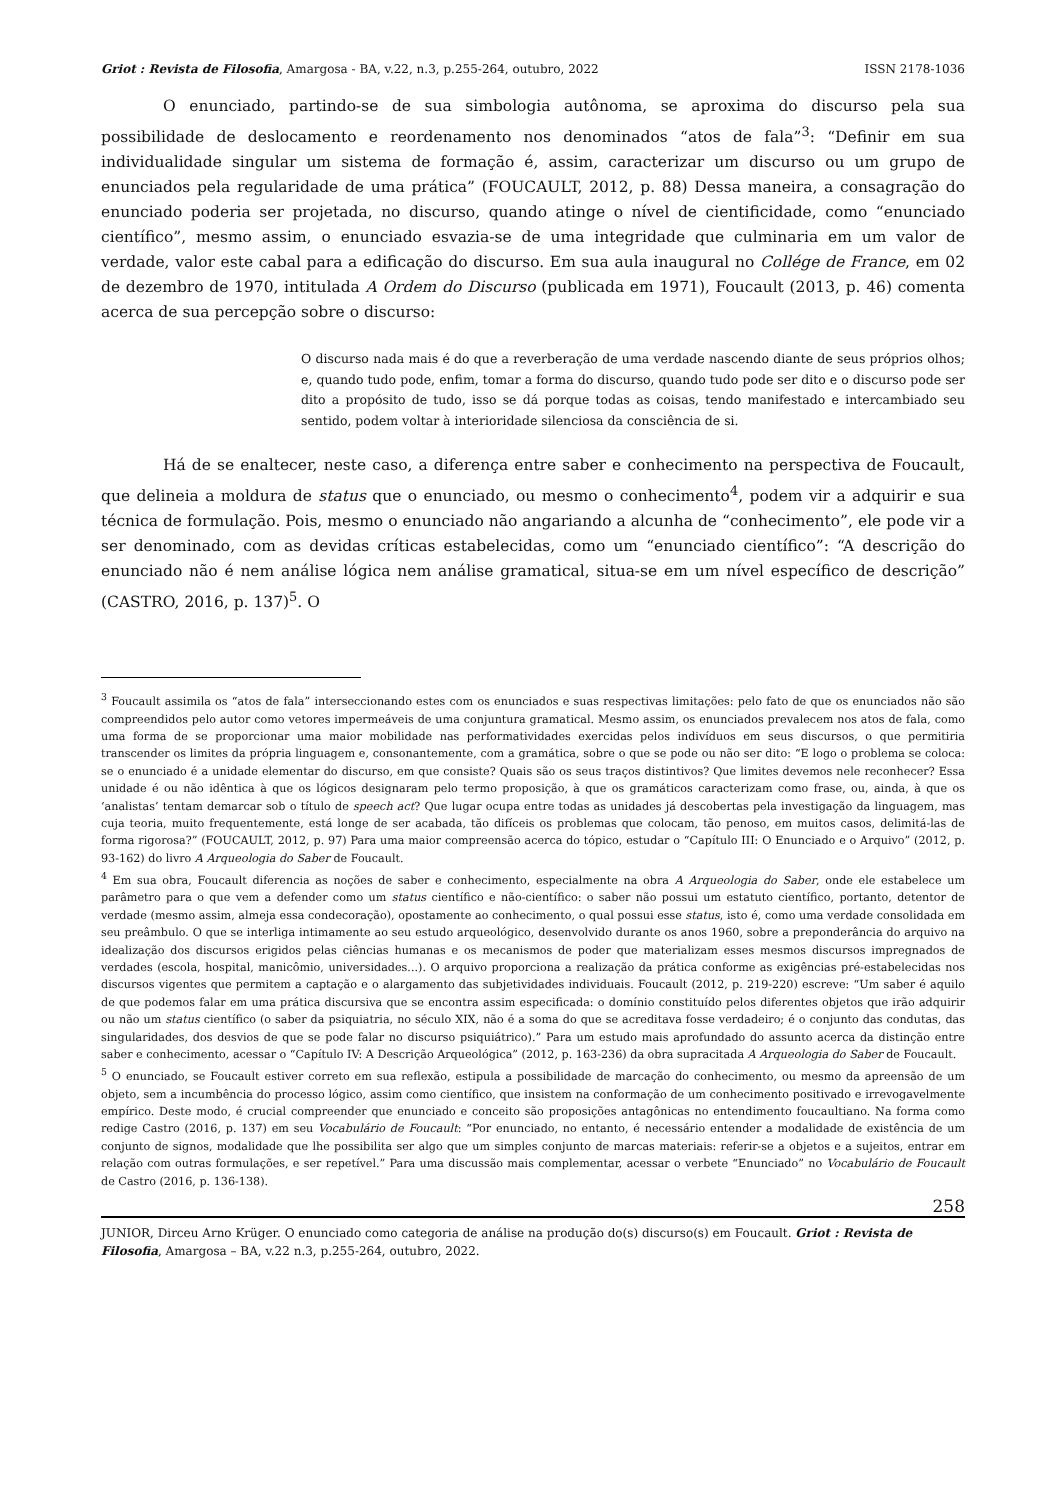Griot : Revista de Filosofia, Amargosa - BA, v.22, n.3, p.255-264, outubro, 2022 ISSN 2178-1036
O enunciado, partindo-se de sua simbologia autônoma, se aproxima do discurso pela sua possibilidade de deslocamento e reordenamento nos denominados “atos de fala”<sup>3</sup>: “Definir em sua individualidade singular um sistema de formação é, assim, caracterizar um discurso ou um grupo de enunciados pela regularidade de uma prática” (FOUCAULT, 2012, p. 88) Dessa maneira, a consagração do enunciado poderia ser projetada, no discurso, quando atinge o nível de cientificidade, como “enunciado científico”, mesmo assim, o enunciado esvazia-se de uma integridade que culminaria em um valor de verdade, valor este cabal para a edificação do discurso. Em sua aula inaugural no Collége de France, em 02 de dezembro de 1970, intitulada A Ordem do Discurso (publicada em 1971), Foucault (2013, p. 46) comenta acerca de sua percepção sobre o discurso:
O discurso nada mais é do que a reverberação de uma verdade nascendo diante de seus próprios olhos; e, quando tudo pode, enfim, tomar a forma do discurso, quando tudo pode ser dito e o discurso pode ser dito a propósito de tudo, isso se dá porque todas as coisas, tendo manifestado e intercambiado seu sentido, podem voltar à interioridade silenciosa da consciência de si.
Há de se enaltecer, neste caso, a diferença entre saber e conhecimento na perspectiva de Foucault, que delineia a moldura de status que o enunciado, ou mesmo o conhecimento<sup>4</sup>, podem vir a adquirir e sua técnica de formulação. Pois, mesmo o enunciado não angariando a alcunha de “conhecimento”, ele pode vir a ser denominado, com as devidas críticas estabelecidas, como um “enunciado científico”: “A descrição do enunciado não é nem análise lógica nem análise gramatical, situa-se em um nível específico de descrição” (CASTRO, 2016, p. 137)<sup>5</sup>. O
<sup>3</sup> Foucault assimila os “atos de fala” interseccionando estes com os enunciados e suas respectivas limitações: pelo fato de que os enunciados não são compreendidos pelo autor como vetores impermeáveis de uma conjuntura gramatical. Mesmo assim, os enunciados prevalecem nos atos de fala, como uma forma de se proporcionar uma maior mobilidade nas performatividades exercidas pelos indivíduos em seus discursos, o que permitiria transcender os limites da própria linguagem e, consonantemente, com a gramática, sobre o que se pode ou não ser dito: “E logo o problema se coloca: se o enunciado é a unidade elementar do discurso, em que consiste? Quais são os seus traços distintivos? Que limites devemos nele reconhecer? Essa unidade é ou não idêntica à que os lógicos designaram pelo termo proposição, à que os gramáticos caracterizam como frase, ou, ainda, à que os ‘analistas’ tentam demarcar sob o título de speech act? Que lugar ocupa entre todas as unidades já descobertas pela investigação da linguagem, mas cuja teoria, muito frequentemente, está longe de ser acabada, tão difíceis os problemas que colocam, tão penoso, em muitos casos, delimitá-las de forma rigorosa?” (FOUCAULT, 2012, p. 97) Para uma maior compreensão acerca do tópico, estudar o “Capítulo III: O Enunciado e o Arquivo” (2012, p. 93-162) do livro A Arqueologia do Saber de Foucault.
<sup>4</sup> Em sua obra, Foucault diferencia as noções de saber e conhecimento, especialmente na obra A Arqueologia do Saber, onde ele estabelece um parâmetro para o que vem a defender como um status científico e não-científico: o saber não possui um estatuto científico, portanto, detentor de verdade (mesmo assim, almeja essa condecoração), opostamente ao conhecimento, o qual possui esse status, isto é, como uma verdade consolidada em seu preâmbulo. O que se interliga intimamente ao seu estudo arqueológico, desenvolvido durante os anos 1960, sobre a preponderância do arquivo na idealização dos discursos erigidos pelas ciências humanas e os mecanismos de poder que materializam esses mesmos discursos impregnados de verdades (escola, hospital, manicômio, universidades...). O arquivo proporciona a realização da prática conforme as exigências pré-estabelecidas nos discursos vigentes que permitem a captação e o alargamento das subjetividades individuais. Foucault (2012, p. 219-220) escreve: “Um saber é aquilo de que podemos falar em uma prática discursiva que se encontra assim especificada: o domínio constituído pelos diferentes objetos que irão adquirir ou não um status científico (o saber da psiquiatria, no século XIX, não é a soma do que se acreditava fosse verdadeiro; é o conjunto das condutas, das singularidades, dos desvios de que se pode falar no discurso psiquiátrico).” Para um estudo mais aprofundado do assunto acerca da distinção entre saber e conhecimento, acessar o “Capítulo IV: A Descrição Arqueológica” (2012, p. 163-236) da obra supracitada A Arqueologia do Saber de Foucault.
<sup>5</sup> O enunciado, se Foucault estiver correto em sua reflexão, estipula a possibilidade de marcação do conhecimento, ou mesmo da apreensão de um objeto, sem a incumbência do processo lógico, assim como científico, que insistem na conformação de um conhecimento positivado e irrevogavelmente empírico. Deste modo, é crucial compreender que enunciado e conceito são proposições antagônicas no entendimento foucaultiano. Na forma como redige Castro (2016, p. 137) em seu Vocabulário de Foucault: “Por enunciado, no entanto, é necessário entender a modalidade de existência de um conjunto de signos, modalidade que lhe possibilita ser algo que um simples conjunto de marcas materiais: referir-se a objetos e a sujeitos, entrar em relação com outras formulações, e ser repetível.” Para uma discussão mais complementar, acessar o verbete “Enunciado” no Vocabulário de Foucault de Castro (2016, p. 136-138).
258
JUNIOR, Dirceu Arno Krüger. O enunciado como categoria de análise na produção do(s) discurso(s) em Foucault. Griot : Revista de Filosofia, Amargosa – BA, v.22 n.3, p.255-264, outubro, 2022.